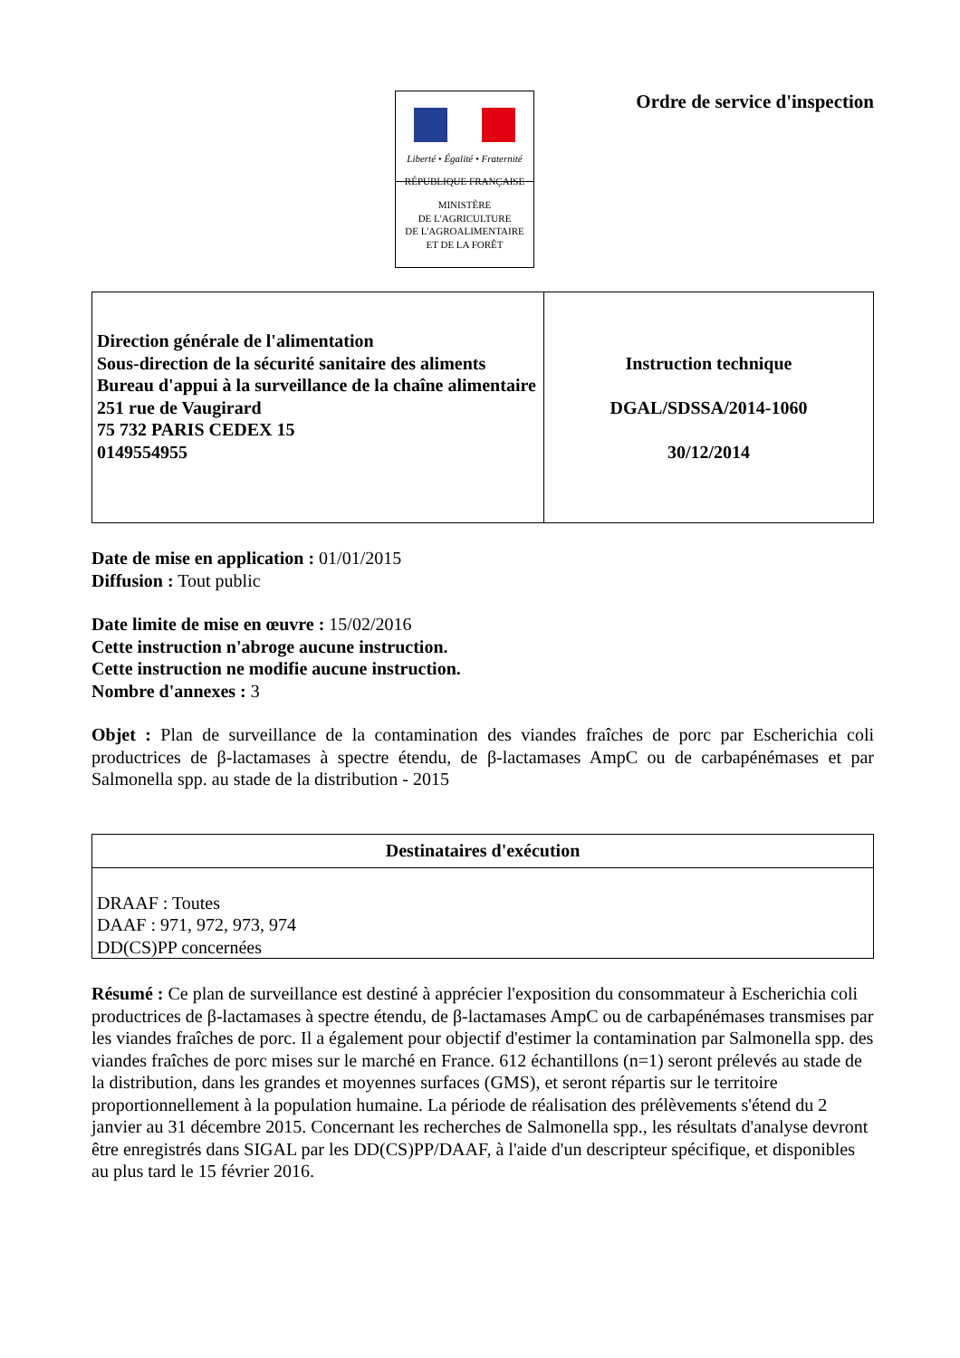Liberté • Égalité • Fraternité
RÉPUBLIQUE FRANÇAISE
MINISTÈRE
DE L'AGRICULTURE
DE L'AGROALIMENTAIRE
ET DE LA FORÊT
Ordre de service d'inspection
| Direction générale de l'alimentation Sous-direction de la sécurité sanitaire des aliments Bureau d'appui à la surveillance de la chaîne alimentaire 251 rue de Vaugirard 75 732 PARIS CEDEX 15 0149554955 | Instruction technique DGAL/SDSSA/2014-1060 30/12/2014 |
Date de mise en application : 01/01/2015
Diffusion : Tout public
Date limite de mise en œuvre : 15/02/2016
Cette instruction n'abroge aucune instruction.
Cette instruction ne modifie aucune instruction.
Nombre d'annexes : 3
Objet : Plan de surveillance de la contamination des viandes fraîches de porc par Escherichia coli productrices de β-lactamases à spectre étendu, de β-lactamases AmpC ou de carbapénémases et par Salmonella spp. au stade de la distribution - 2015
| Destinataires d'exécution |
| --- |
| DRAAF : Toutes DAAF : 971, 972, 973, 974 DD(CS)PP concernées |
Résumé : Ce plan de surveillance est destiné à apprécier l'exposition du consommateur à Escherichia coli productrices de β-lactamases à spectre étendu, de β-lactamases AmpC ou de carbapénémases transmises par les viandes fraîches de porc. Il a également pour objectif d'estimer la contamination par Salmonella spp. des viandes fraîches de porc mises sur le marché en France. 612 échantillons (n=1) seront prélevés au stade de la distribution, dans les grandes et moyennes surfaces (GMS), et seront répartis sur le territoire proportionnellement à la population humaine. La période de réalisation des prélèvements s'étend du 2 janvier au 31 décembre 2015. Concernant les recherches de Salmonella spp., les résultats d'analyse devront être enregistrés dans SIGAL par les DD(CS)PP/DAAF, à l'aide d'un descripteur spécifique, et disponibles au plus tard le 15 février 2016.